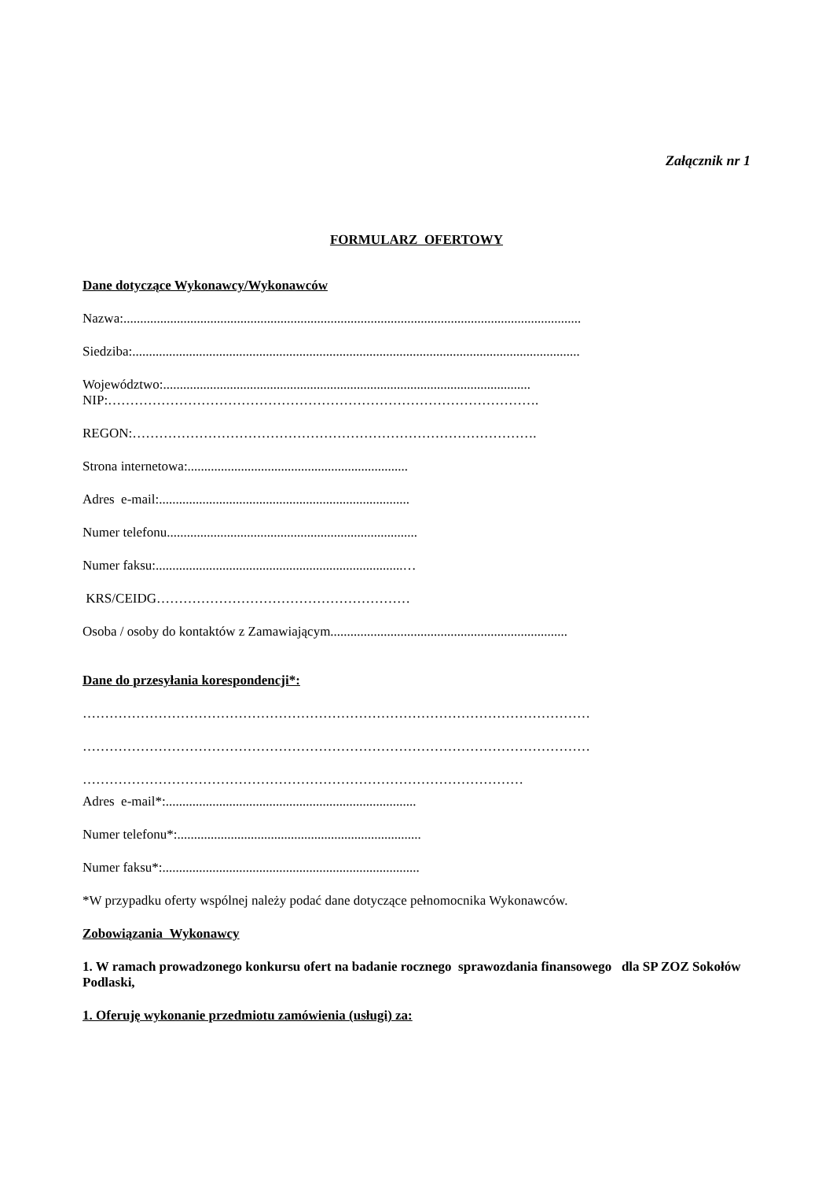Załącznik nr 1
FORMULARZ OFERTOWY
Dane dotyczące Wykonawcy/Wykonawców
Nazwa:.........................................................................................................................................
Siedziba:......................................................................................................................................
Województwo:..............................................................................................................
NIP:…………………………………………………………………………………….
REGON:……………………………………………………………………………….
Strona internetowa:..................................................................
Adres e-mail:...........................................................................
Numer telefonu...........................................................................
Numer faksu:..........................................................................…
KRS/CEIDG…………………………………………………
Osoba / osoby do kontaktów z Zamawiającym.......................................................................
Dane do przesyłania korespondencji*:
……………………………………………………………………………………………………
……………………………………………………………………………………………………
………………………………………………………………………………………
Adres e-mail*:...........................................................................
Numer telefonu*:.........................................................................
Numer faksu*:.............................................................................
*W przypadku oferty wspólnej należy podać dane dotyczące pełnomocnika Wykonawców.
Zobowiązania Wykonawcy
1. W ramach prowadzonego konkursu ofert na badanie rocznego sprawozdania finansowego dla SP ZOZ Sokołów Podlaski,
1. Oferuję wykonanie przedmiotu zamówienia (usługi) za: